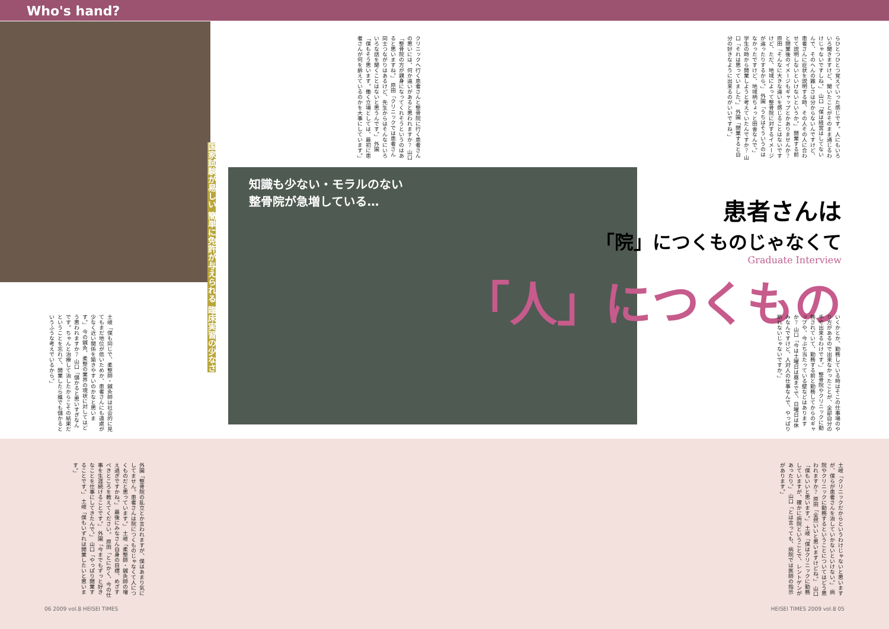Who's hand?
知識も少ない・モラルのない
整骨院が急増している…
国家試験が易しい 簡単に免許が与えられる 臨床実習の少なさ
患者さんは
「院」につくものじゃなくて
Graduate Interview
「人」につくもの
らひとつひとつ覚えていった感じです。人にもいろいろ聞きますけど、聞いたことがそのまま通じるわけじゃないですしね。」 山口「僕は経営はしてないんで、そのへんの難しさは分からないんですけど、患者さんに症状を説明する時、その人その人に合わせて説明しないといけないというか。」 開業する前と開業後のイメージもギャップとかありませんか？ 原田「そんなに大きな違いを感じることはないですけど、ただ、地域によって整骨院に対するイメージが違ったりするから。」 外園「うちはそういうのはなかったですけど、地域柄ちょっと田舎なんで。」 学生の時から開業しようと考えていたんですか？ 山口「それは思っていました。」 外園「開業すると自分の好きなように出来るのがいいですね。」
クリニックへ行く患者さんと整骨院に行く患者さんの思いには、何か違いがあると思われますか？ 山口「整骨院の方が親身になってくれそうというのはあると思いますね。」 原田「クリニックでは患者さん同士つながりはあるけど、先生からはそんなにいろいろな話を聞くことはないと思うんです。」 外園「僕もそう思います。働く立場としては、最初に患者さんが何を訴えているのかを大事にしています。」
いくかとか、勤務している時はそこの仕事場のやり方があるので出来なかったことが、全部自分の手で出来るわけです。」 整骨院やクリニックに勤務されていて、勤務する前と勤務してからのギャップや、今ぶち当たっている壁などはありますか？ 山口「今は土曜日は昼までで、日曜日は休みなんですけど、人対人の仕事なんで、やっぱり断れないじゃないですか。」
土岐「僕も同じで、柔整師・鍼灸師は社会的に見てもまだ地位が低いためか、患者さんにも遠慮が少なく近い関係を築きやすいのかなと思います。」 今の鍼灸、柔整の業界の現状に対してはどう思われますか？ 山口「儲かると思いすぎなんです。ちゃんと治療して治したからこその結果だということを忘れて、開業したら誰でも儲かるというふうな考えでいるから。」
土岐「クリニックだからというわけじゃないと思いますが、僕らが患者さんを治していかないといけない。」 病院やクリニックに勤務するということについてはどう思われますか？ 原田「全然いいと思いますけどね。」 山口「僕もいいと思います。」 土岐「僕はクリニックに勤務していますが、確かに病院ということで、レントゲンがあったり。」 山口「とは言っても、病院では医師の指示があります。」
外園「整骨院の乱立とか言われますが、僕はあまり気にしてません。患者さんは院につくものじゃなくて人につくものだと思っています。」 土岐「柔整師・鍼灸師の増え過ぎですかね。」 最後にみなさん自身の目標、めざすべきところを教えてください。 原田「とにかく、今の仕事を生涯続けることです。」 外園「今までもずっと好きなことを仕事にしてきたんで。」 山口「やっぱり開業することです。」 土岐「僕もいずれは開業したいと思います。」
06 2009 vol.8 HEISEI TIMES HEISEI TIMES 2009 vol.8 05